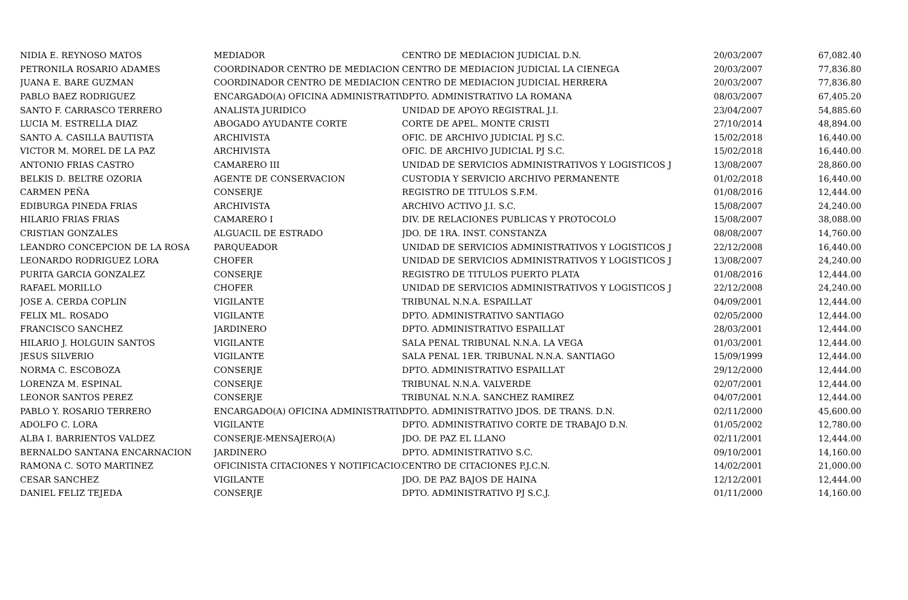| NIDIA E. REYNOSO MATOS | MEDIADOR | CENTRO DE MEDIACION JUDICIAL D.N. | 20/03/2007 | 67,082.40 |
| PETRONILA ROSARIO ADAMES | COORDINADOR CENTRO DE MEDIACION | CENTRO DE MEDIACION JUDICIAL LA CIENEGA | 20/03/2007 | 77,836.80 |
| JUANA E. BARE GUZMAN | COORDINADOR CENTRO DE MEDIACION | CENTRO DE MEDIACION JUDICIAL HERRERA | 20/03/2007 | 77,836.80 |
| PABLO BAEZ RODRIGUEZ | ENCARGADO(A) OFICINA ADMINISTRATIV | DPTO. ADMINISTRATIVO LA ROMANA | 08/03/2007 | 67,405.20 |
| SANTO F. CARRASCO TERRERO | ANALISTA JURIDICO | UNIDAD DE APOYO REGISTRAL J.I. | 23/04/2007 | 54,885.60 |
| LUCIA M. ESTRELLA DIAZ | ABOGADO AYUDANTE CORTE | CORTE DE APEL. MONTE CRISTI | 27/10/2014 | 48,894.00 |
| SANTO A. CASILLA BAUTISTA | ARCHIVISTA | OFIC. DE ARCHIVO JUDICIAL PJ S.C. | 15/02/2018 | 16,440.00 |
| VICTOR M. MOREL DE LA PAZ | ARCHIVISTA | OFIC. DE ARCHIVO JUDICIAL PJ S.C. | 15/02/2018 | 16,440.00 |
| ANTONIO FRIAS CASTRO | CAMARERO III | UNIDAD DE SERVICIOS ADMINISTRATIVOS Y LOGISTICOS J | 13/08/2007 | 28,860.00 |
| BELKIS D. BELTRE OZORIA | AGENTE DE CONSERVACION | CUSTODIA Y SERVICIO ARCHIVO PERMANENTE | 01/02/2018 | 16,440.00 |
| CARMEN PEÑA | CONSERJE | REGISTRO DE TITULOS S.F.M. | 01/08/2016 | 12,444.00 |
| EDIBURGA PINEDA FRIAS | ARCHIVISTA | ARCHIVO ACTIVO J.I. S.C. | 15/08/2007 | 24,240.00 |
| HILARIO FRIAS FRIAS | CAMARERO I | DIV. DE RELACIONES PUBLICAS Y PROTOCOLO | 15/08/2007 | 38,088.00 |
| CRISTIAN GONZALES | ALGUACIL DE ESTRADO | JDO. DE 1RA. INST. CONSTANZA | 08/08/2007 | 14,760.00 |
| LEANDRO CONCEPCION DE LA ROSA | PARQUEADOR | UNIDAD DE SERVICIOS ADMINISTRATIVOS Y LOGISTICOS J | 22/12/2008 | 16,440.00 |
| LEONARDO RODRIGUEZ LORA | CHOFER | UNIDAD DE SERVICIOS ADMINISTRATIVOS Y LOGISTICOS J | 13/08/2007 | 24,240.00 |
| PURITA GARCIA GONZALEZ | CONSERJE | REGISTRO DE TITULOS PUERTO PLATA | 01/08/2016 | 12,444.00 |
| RAFAEL MORILLO | CHOFER | UNIDAD DE SERVICIOS ADMINISTRATIVOS Y LOGISTICOS J | 22/12/2008 | 24,240.00 |
| JOSE A. CERDA COPLIN | VIGILANTE | TRIBUNAL N.N.A. ESPAILLAT | 04/09/2001 | 12,444.00 |
| FELIX ML. ROSADO | VIGILANTE | DPTO. ADMINISTRATIVO SANTIAGO | 02/05/2000 | 12,444.00 |
| FRANCISCO SANCHEZ | JARDINERO | DPTO. ADMINISTRATIVO ESPAILLAT | 28/03/2001 | 12,444.00 |
| HILARIO J. HOLGUIN SANTOS | VIGILANTE | SALA PENAL TRIBUNAL N.N.A. LA VEGA | 01/03/2001 | 12,444.00 |
| JESUS SILVERIO | VIGILANTE | SALA PENAL 1ER. TRIBUNAL N.N.A. SANTIAGO | 15/09/1999 | 12,444.00 |
| NORMA C. ESCOBOZA | CONSERJE | DPTO. ADMINISTRATIVO ESPAILLAT | 29/12/2000 | 12,444.00 |
| LORENZA M. ESPINAL | CONSERJE | TRIBUNAL N.N.A. VALVERDE | 02/07/2001 | 12,444.00 |
| LEONOR SANTOS PEREZ | CONSERJE | TRIBUNAL N.N.A. SANCHEZ RAMIREZ | 04/07/2001 | 12,444.00 |
| PABLO Y. ROSARIO TERRERO | ENCARGADO(A) OFICINA ADMINISTRATIV | DPTO. ADMINISTRATIVO JDOS. DE TRANS. D.N. | 02/11/2000 | 45,600.00 |
| ADOLFO C. LORA | VIGILANTE | DPTO. ADMINISTRATIVO CORTE DE TRABAJO D.N. | 01/05/2002 | 12,780.00 |
| ALBA I. BARRIENTOS VALDEZ | CONSERJE-MENSAJERO(A) | JDO. DE PAZ EL LLANO | 02/11/2001 | 12,444.00 |
| BERNALDO SANTANA ENCARNACION | JARDINERO | DPTO. ADMINISTRATIVO S.C. | 09/10/2001 | 14,160.00 |
| RAMONA C. SOTO MARTINEZ | OFICINISTA CITACIONES Y NOTIFICACIOI | CENTRO DE CITACIONES P.J.C.N. | 14/02/2001 | 21,000.00 |
| CESAR SANCHEZ | VIGILANTE | JDO. DE PAZ BAJOS DE HAINA | 12/12/2001 | 12,444.00 |
| DANIEL FELIZ TEJEDA | CONSERJE | DPTO. ADMINISTRATIVO PJ S.C.J. | 01/11/2000 | 14,160.00 |